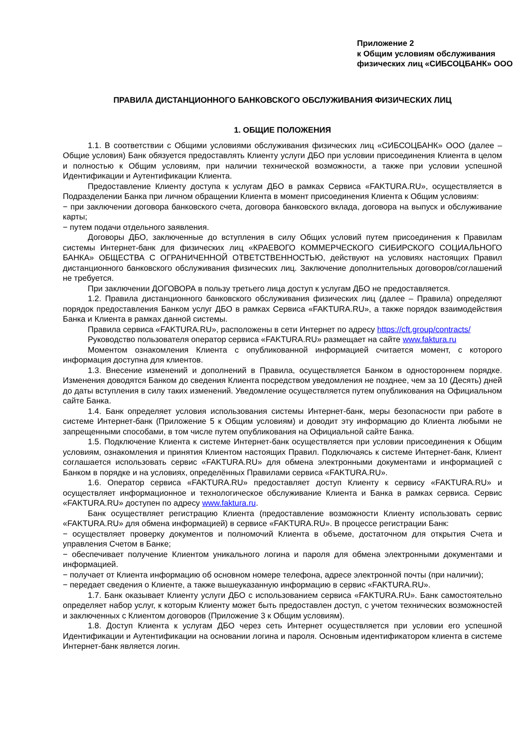Приложение 2
к Общим условиям обслуживания
физических лиц «СИБСОЦБАНК» ООО
ПРАВИЛА ДИСТАНЦИОННОГО БАНКОВСКОГО ОБСЛУЖИВАНИЯ ФИЗИЧЕСКИХ ЛИЦ
1. ОБЩИЕ ПОЛОЖЕНИЯ
1.1. В соответствии с Общими условиями обслуживания физических лиц «СИБСОЦБАНК» ООО (далее – Общие условия) Банк обязуется предоставлять Клиенту услуги ДБО при условии присоединения Клиента в целом и полностью к Общим условиям, при наличии технической возможности, а также при условии успешной Идентификации и Аутентификации Клиента.
Предоставление Клиенту доступа к услугам ДБО в рамках Сервиса «FAKTURA.RU», осуществляется в Подразделении Банка при личном обращении Клиента в момент присоединения Клиента к Общим условиям:
− при заключении договора банковского счета, договора банковского вклада, договора на выпуск и обслуживание карты;
− путем подачи отдельного заявления.
Договоры ДБО, заключенные до вступления в силу Общих условий путем присоединения к Правилам системы Интернет-банк для физических лиц «КРАЕВОГО КОММЕРЧЕСКОГО СИБИРСКОГО СОЦИАЛЬНОГО БАНКА» ОБЩЕСТВА С ОГРАНИЧЕННОЙ ОТВЕТСТВЕННОСТЬЮ, действуют на условиях настоящих Правил дистанционного банковского обслуживания физических лиц. Заключение дополнительных договоров/соглашений не требуется.
При заключении ДОГОВОРА в пользу третьего лица доступ к услугам ДБО не предоставляется.
1.2. Правила дистанционного банковского обслуживания физических лиц (далее – Правила) определяют порядок предоставления Банком услуг ДБО в рамках Сервиса «FAKTURA.RU», а также порядок взаимодействия Банка и Клиента в рамках данной системы.
Правила сервиса «FAKTURA.RU», расположены в сети Интернет по адресу https://cft.group/contracts/
Руководство пользователя оператор сервиса «FAKTURA.RU» размещает на сайте www.faktura.ru
Моментом ознакомления Клиента с опубликованной информацией считается момент, с которого информация доступна для клиентов.
1.3. Внесение изменений и дополнений в Правила, осуществляется Банком в одностороннем порядке. Изменения доводятся Банком до сведения Клиента посредством уведомления не позднее, чем за 10 (Десять) дней до даты вступления в силу таких изменений. Уведомление осуществляется путем опубликования на Официальном сайте Банка.
1.4. Банк определяет условия использования системы Интернет-банк, меры безопасности при работе в системе Интернет-банк (Приложение 5 к Общим условиям) и доводит эту информацию до Клиента любыми не запрещенными способами, в том числе путем опубликования на Официальной сайте Банка.
1.5. Подключение Клиента к системе Интернет-банк осуществляется при условии присоединения к Общим условиям, ознакомления и принятия Клиентом настоящих Правил. Подключаясь к системе Интернет-банк, Клиент соглашается использовать сервис «FAKTURA.RU» для обмена электронными документами и информацией с Банком в порядке и на условиях, определённых Правилами сервиса «FAKTURA.RU».
1.6. Оператор сервиса «FAKTURA.RU» предоставляет доступ Клиенту к сервису «FAKTURA.RU» и осуществляет информационное и технологическое обслуживание Клиента и Банка в рамках сервиса. Сервис «FAKTURA.RU» доступен по адресу www.faktura.ru.
Банк осуществляет регистрацию Клиента (предоставление возможности Клиенту использовать сервис «FAKTURA.RU» для обмена информацией) в сервисе «FAKTURA.RU». В процессе регистрации Банк:
− осуществляет проверку документов и полномочий Клиента в объеме, достаточном для открытия Счета и управления Счетом в Банке;
− обеспечивает получение Клиентом уникального логина и пароля для обмена электронными документами и информацией.
− получает от Клиента информацию об основном номере телефона, адресе электронной почты (при наличии);
− передает сведения о Клиенте, а также вышеуказанную информацию в сервис «FAKTURA.RU».
1.7. Банк оказывает Клиенту услуги ДБО с использованием сервиса «FAKTURA.RU». Банк самостоятельно определяет набор услуг, к которым Клиенту может быть предоставлен доступ, с учетом технических возможностей и заключенных с Клиентом договоров (Приложение 3 к Общим условиям).
1.8. Доступ Клиента к услугам ДБО через сеть Интернет осуществляется при условии его успешной Идентификации и Аутентификации на основании логина и пароля. Основным идентификатором клиента в системе Интернет-банк является логин.